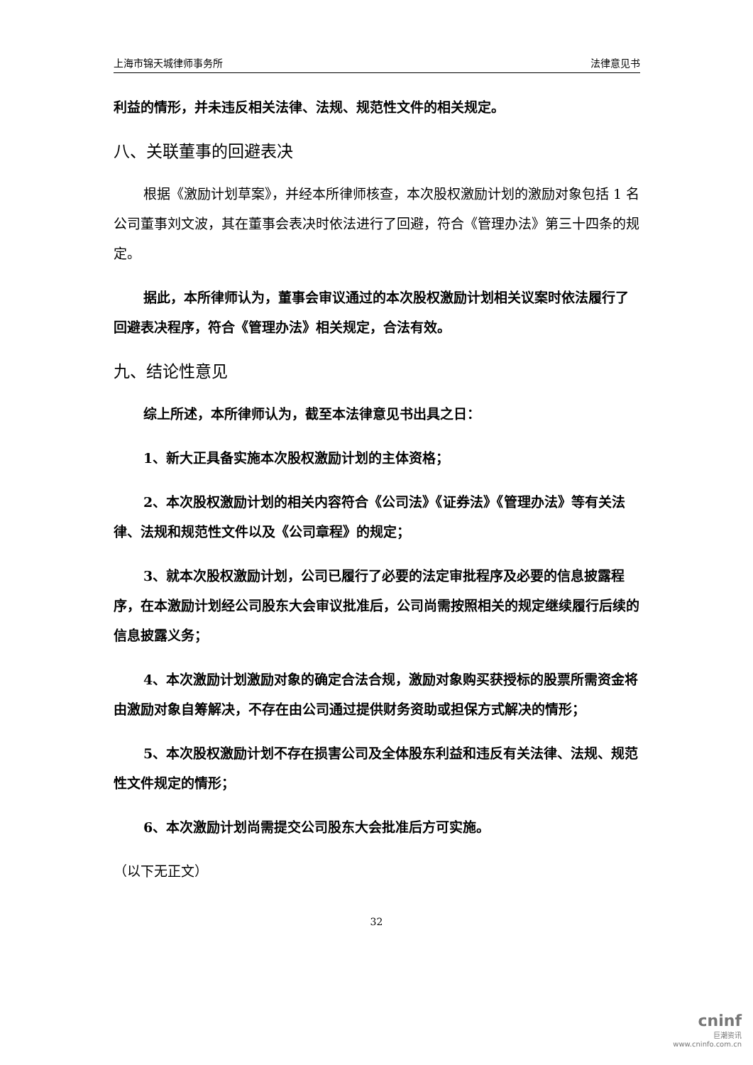上海市锦天城律师事务所 法律意见书
利益的情形，并未违反相关法律、法规、规范性文件的相关规定。
八、关联董事的回避表决
根据《激励计划草案》，并经本所律师核查，本次股权激励计划的激励对象包括 1 名公司董事刘文波，其在董事会表决时依法进行了回避，符合《管理办法》第三十四条的规定。
据此，本所律师认为，董事会审议通过的本次股权激励计划相关议案时依法履行了回避表决程序，符合《管理办法》相关规定，合法有效。
九、结论性意见
综上所述，本所律师认为，截至本法律意见书出具之日：
1、新大正具备实施本次股权激励计划的主体资格；
2、本次股权激励计划的相关内容符合《公司法》《证券法》《管理办法》等有关法律、法规和规范性文件以及《公司章程》的规定；
3、就本次股权激励计划，公司已履行了必要的法定审批程序及必要的信息披露程序，在本激励计划经公司股东大会审议批准后，公司尚需按照相关的规定继续履行后续的信息披露义务；
4、本次激励计划激励对象的确定合法合规，激励对象购买获授标的股票所需资金将由激励对象自筹解决，不存在由公司通过提供财务资助或担保方式解决的情形；
5、本次股权激励计划不存在损害公司及全体股东利益和违反有关法律、法规、规范性文件规定的情形；
6、本次激励计划尚需提交公司股东大会批准后方可实施。
（以下无正文）
32
cninf
巨潮资讯
www.cninfo.com.cn